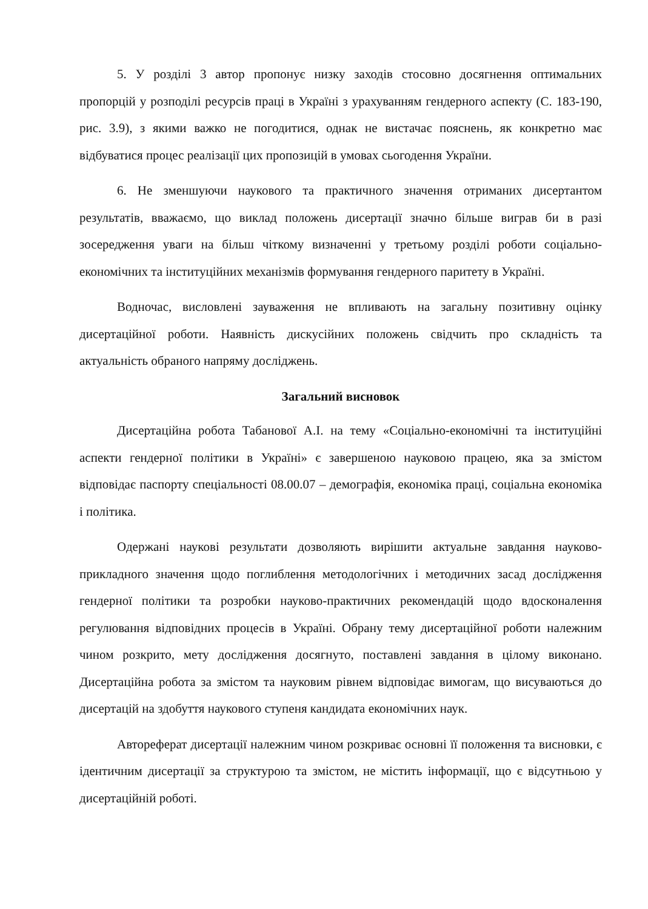5. У розділі 3 автор пропонує низку заходів стосовно досягнення оптимальних пропорцій у розподілі ресурсів праці в Україні з урахуванням гендерного аспекту (С. 183-190, рис. 3.9), з якими важко не погодитися, однак не вистачає пояснень, як конкретно має відбуватися процес реалізації цих пропозицій в умовах сьогодення України.
6. Не зменшуючи наукового та практичного значення отриманих дисертантом результатів, вважаємо, що виклад положень дисертації значно більше виграв би в разі зосередження уваги на більш чіткому визначенні у третьому розділі роботи соціально-економічних та інституційних механізмів формування гендерного паритету в Україні.
Водночас, висловлені зауваження не впливають на загальну позитивну оцінку дисертаційної роботи. Наявність дискусійних положень свідчить про складність та актуальність обраного напряму досліджень.
Загальний висновок
Дисертаційна робота Табанової А.І. на тему «Соціально-економічні та інституційні аспекти гендерної політики в Україні» є завершеною науковою працею, яка за змістом відповідає паспорту спеціальності 08.00.07 – демографія, економіка праці, соціальна економіка і політика.
Одержані наукові результати дозволяють вирішити актуальне завдання науково-прикладного значення щодо поглиблення методологічних і методичних засад дослідження гендерної політики та розробки науково-практичних рекомендацій щодо вдосконалення регулювання відповідних процесів в Україні. Обрану тему дисертаційної роботи належним чином розкрито, мету дослідження досягнуто, поставлені завдання в цілому виконано. Дисертаційна робота за змістом та науковим рівнем відповідає вимогам, що висуваються до дисертацій на здобуття наукового ступеня кандидата економічних наук.
Автореферат дисертації належним чином розкриває основні її положення та висновки, є ідентичним дисертації за структурою та змістом, не містить інформації, що є відсутньою у дисертаційній роботі.